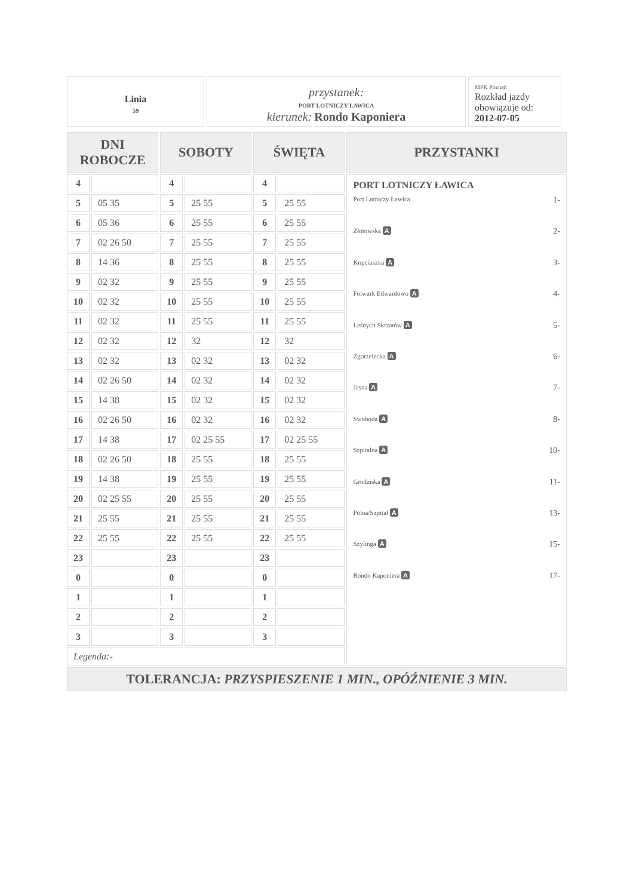Linia
59
przystanek:
PORT LOTNICZY ŁAWICA
kierunek: Rondo Kaponiera
MPK Poznań
Rozkład jazdy obowiązuje od:
2012-07-05
| DNI ROBOCZE | | SOBOTY | | ŚWIĘTA | | PRZYSTANKI |
| --- | --- | --- | --- | --- | --- | --- |
| 4 | | 4 | | 4 | | PORT LOTNICZY ŁAWICA Port Lotniczy Ławica 1- Złotowska A 2- Kopciuszka A 3- Folwark Edwardowo A 4- Leśnych Skrzatów A 5- Zgorzelecka A 6- Jasna A 7- Swoboda A 8- Szpitalna A 10- Grodziska A 11- Polna/Szpital A 13- Szylinga A 15- Rondo Kaponiera A 17- |
| 5 | 05 35 | 5 | 25 55 | 5 | 25 55 | |
| 6 | 05 36 | 6 | 25 55 | 6 | 25 55 | |
| 7 | 02 26 50 | 7 | 25 55 | 7 | 25 55 | |
| 8 | 14 36 | 8 | 25 55 | 8 | 25 55 | |
| 9 | 02 32 | 9 | 25 55 | 9 | 25 55 | |
| 10 | 02 32 | 10 | 25 55 | 10 | 25 55 | |
| 11 | 02 32 | 11 | 25 55 | 11 | 25 55 | |
| 12 | 02 32 | 12 | 32 | 12 | 32 | |
| 13 | 02 32 | 13 | 02 32 | 13 | 02 32 | |
| 14 | 02 26 50 | 14 | 02 32 | 14 | 02 32 | |
| 15 | 14 38 | 15 | 02 32 | 15 | 02 32 | |
| 16 | 02 26 50 | 16 | 02 32 | 16 | 02 32 | |
| 17 | 14 38 | 17 | 02 25 55 | 17 | 02 25 55 | |
| 18 | 02 26 50 | 18 | 25 55 | 18 | 25 55 | |
| 19 | 14 38 | 19 | 25 55 | 19 | 25 55 | |
| 20 | 02 25 55 | 20 | 25 55 | 20 | 25 55 | |
| 21 | 25 55 | 21 | 25 55 | 21 | 25 55 | |
| 22 | 25 55 | 22 | 25 55 | 22 | 25 55 | |
| 23 | | 23 | | 23 | | |
| 0 | | 0 | | 0 | | |
| 1 | | 1 | | 1 | | |
| 2 | | 2 | | 2 | | |
| 3 | | 3 | | 3 | | |
| Legenda:- | | | | | | |
| TOLERANCJA: PRZYSPIESZENIE 1 MIN., OPÓŹNIENIE 3 MIN. | | | | | | |